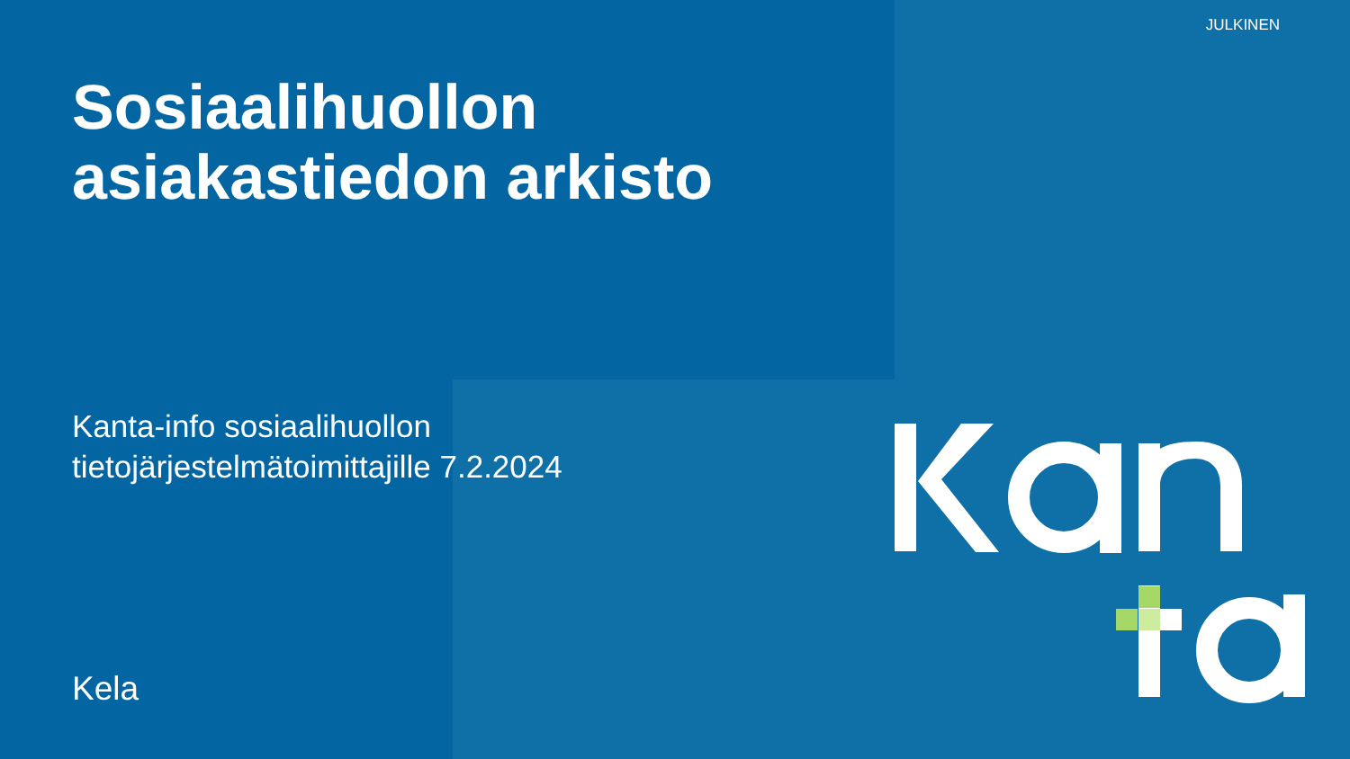JULKINEN
Sosiaalihuollon
asiakastiedon arkisto
Kanta-info sosiaalihuollon
tietojärjestelmätoimittajille 7.2.2024
Kela